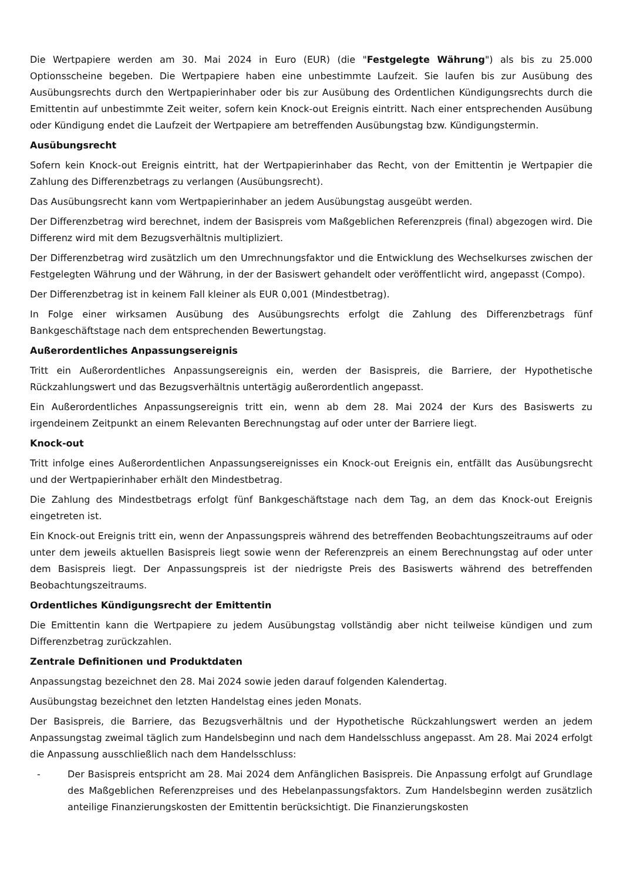Die Wertpapiere werden am 30. Mai 2024 in Euro (EUR) (die "Festgelegte Währung") als bis zu 25.000 Optionsscheine begeben. Die Wertpapiere haben eine unbestimmte Laufzeit. Sie laufen bis zur Ausübung des Ausübungsrechts durch den Wertpapierinhaber oder bis zur Ausübung des Ordentlichen Kündigungsrechts durch die Emittentin auf unbestimmte Zeit weiter, sofern kein Knock-out Ereignis eintritt. Nach einer entsprechenden Ausübung oder Kündigung endet die Laufzeit der Wertpapiere am betreffenden Ausübungstag bzw. Kündigungstermin.
Ausübungsrecht
Sofern kein Knock-out Ereignis eintritt, hat der Wertpapierinhaber das Recht, von der Emittentin je Wertpapier die Zahlung des Differenzbetrags zu verlangen (Ausübungsrecht).
Das Ausübungsrecht kann vom Wertpapierinhaber an jedem Ausübungstag ausgeübt werden.
Der Differenzbetrag wird berechnet, indem der Basispreis vom Maßgeblichen Referenzpreis (final) abgezogen wird. Die Differenz wird mit dem Bezugsverhältnis multipliziert.
Der Differenzbetrag wird zusätzlich um den Umrechnungsfaktor und die Entwicklung des Wechselkurses zwischen der Festgelegten Währung und der Währung, in der der Basiswert gehandelt oder veröffentlicht wird, angepasst (Compo).
Der Differenzbetrag ist in keinem Fall kleiner als EUR 0,001 (Mindestbetrag).
In Folge einer wirksamen Ausübung des Ausübungsrechts erfolgt die Zahlung des Differenzbetrags fünf Bankgeschäftstage nach dem entsprechenden Bewertungstag.
Außerordentliches Anpassungsereignis
Tritt ein Außerordentliches Anpassungsereignis ein, werden der Basispreis, die Barriere, der Hypothetische Rückzahlungswert und das Bezugsverhältnis untertägig außerordentlich angepasst.
Ein Außerordentliches Anpassungsereignis tritt ein, wenn ab dem 28. Mai 2024 der Kurs des Basiswerts zu irgendeinem Zeitpunkt an einem Relevanten Berechnungstag auf oder unter der Barriere liegt.
Knock-out
Tritt infolge eines Außerordentlichen Anpassungsereignisses ein Knock-out Ereignis ein, entfällt das Ausübungsrecht und der Wertpapierinhaber erhält den Mindestbetrag.
Die Zahlung des Mindestbetrags erfolgt fünf Bankgeschäftstage nach dem Tag, an dem das Knock-out Ereignis eingetreten ist.
Ein Knock-out Ereignis tritt ein, wenn der Anpassungspreis während des betreffenden Beobachtungszeitraums auf oder unter dem jeweils aktuellen Basispreis liegt sowie wenn der Referenzpreis an einem Berechnungstag auf oder unter dem Basispreis liegt. Der Anpassungspreis ist der niedrigste Preis des Basiswerts während des betreffenden Beobachtungszeitraums.
Ordentliches Kündigungsrecht der Emittentin
Die Emittentin kann die Wertpapiere zu jedem Ausübungstag vollständig aber nicht teilweise kündigen und zum Differenzbetrag zurückzahlen.
Zentrale Definitionen und Produktdaten
Anpassungstag bezeichnet den 28. Mai 2024 sowie jeden darauf folgenden Kalendertag.
Ausübungstag bezeichnet den letzten Handelstag eines jeden Monats.
Der Basispreis, die Barriere, das Bezugsverhältnis und der Hypothetische Rückzahlungswert werden an jedem Anpassungstag zweimal täglich zum Handelsbeginn und nach dem Handelsschluss angepasst. Am 28. Mai 2024 erfolgt die Anpassung ausschließlich nach dem Handelsschluss:
- Der Basispreis entspricht am 28. Mai 2024 dem Anfänglichen Basispreis. Die Anpassung erfolgt auf Grundlage des Maßgeblichen Referenzpreises und des Hebelanpassungsfaktors. Zum Handelsbeginn werden zusätzlich anteilige Finanzierungskosten der Emittentin berücksichtigt. Die Finanzierungskosten